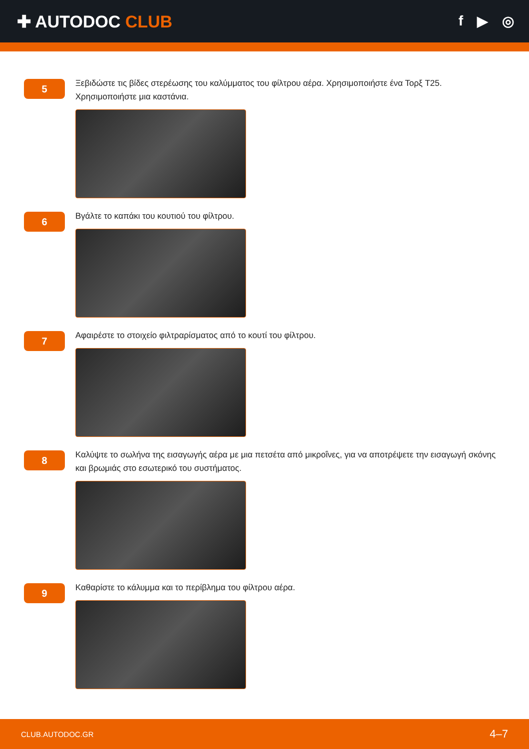✚ AUTODOC CLUB
f ▶ ◎
5
Ξεβιδώστε τις βίδες στερέωσης του καλύμματος του φίλτρου αέρα. Χρησιμοποιήστε ένα Τορξ T25. Χρησιμοποιήστε μια καστάνια.
6
Βγάλτε το καπάκι του κουτιού του φίλτρου.
7
Αφαιρέστε το στοιχείο φιλτραρίσματος από το κουτί του φίλτρου.
8
Καλύψτε το σωλήνα της εισαγωγής αέρα με μια πετσέτα από μικροΐνες, για να αποτρέψετε την εισαγωγή σκόνης και βρωμιάς στο εσωτερικό του συστήματος.
9
Καθαρίστε το κάλυμμα και το περίβλημα του φίλτρου αέρα.
CLUB.AUTODOC.GR 4–7